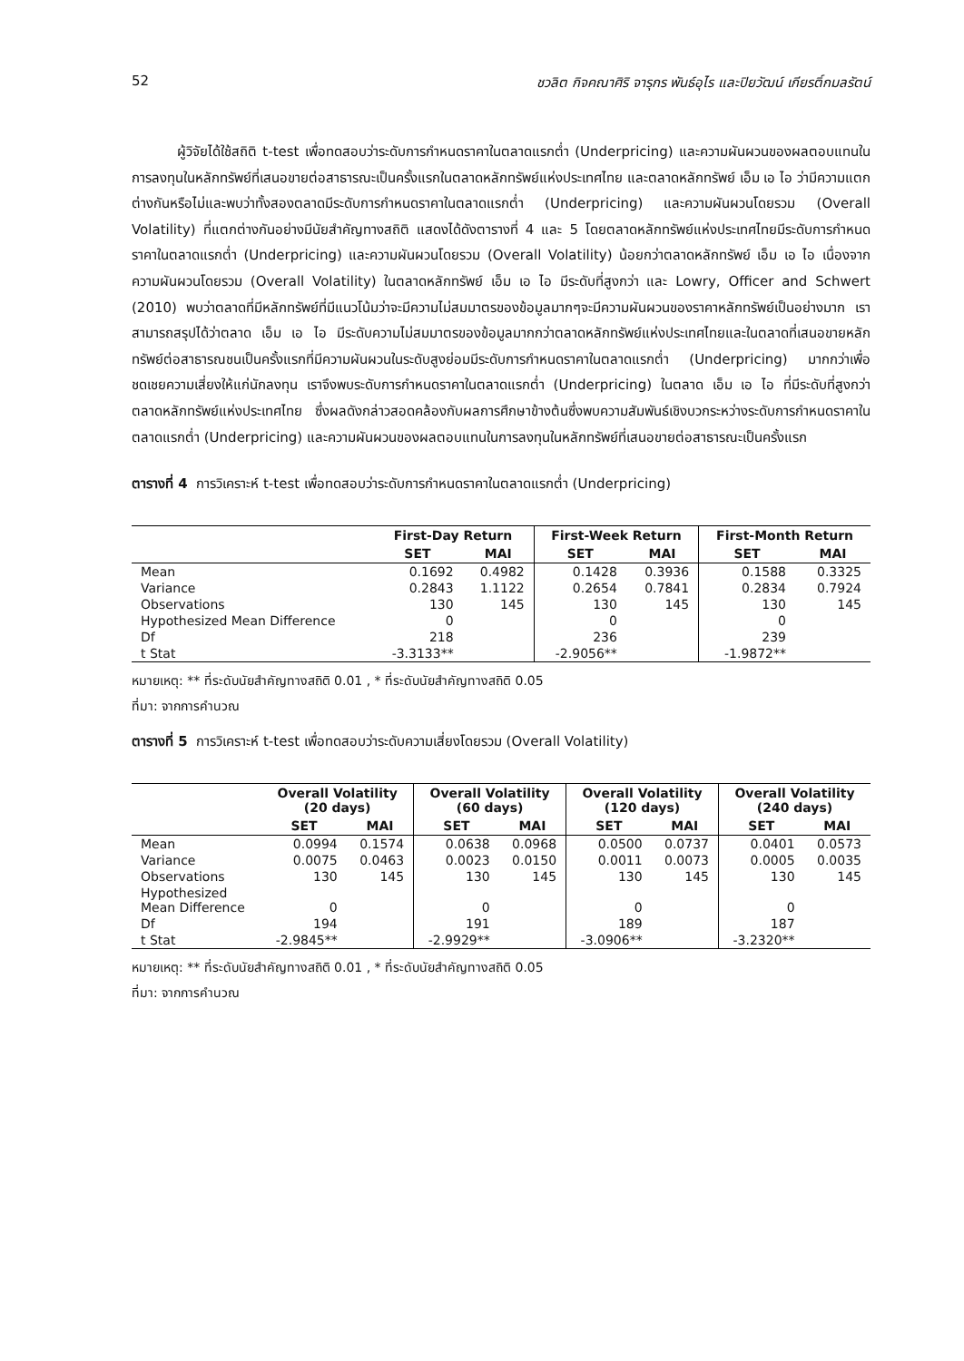52 ชวลิต กิจคณาศิริ จารุกร พันธ์อุไร และปิยวัฒน์ เกียรติ์กมลรัตน์
ผู้วิจัยได้ใช้สถิติ t-test เพื่อทดสอบว่าระดับการกำหนดราคาในตลาดแรกต่ำ (Underpricing) และความผันผวนของผลตอบแทนในการลงทุนในหลักทรัพย์ที่เสนอขายต่อสาธารณะเป็นครั้งแรกในตลาดหลักทรัพย์แห่งประเทศไทย และตลาดหลักทรัพย์ เอ็ม เอ ไอ ว่ามีความแตกต่างกันหรือไม่และพบว่าทั้งสองตลาดมีระดับการกำหนดราคาในตลาดแรกต่ำ (Underpricing) และความผันผวนโดยรวม (Overall Volatility) ที่แตกต่างกันอย่างมีนัยสำคัญทางสถิติ แสดงได้ดังตารางที่ 4 และ 5 โดยตลาดหลักทรัพย์แห่งประเทศไทยมีระดับการกำหนดราคาในตลาดแรกต่ำ (Underpricing) และความผันผวนโดยรวม (Overall Volatility) น้อยกว่าตลาดหลักทรัพย์ เอ็ม เอ ไอ เนื่องจากความผันผวนโดยรวม (Overall Volatility) ในตลาดหลักทรัพย์ เอ็ม เอ ไอ มีระดับที่สูงกว่า และ Lowry, Officer and Schwert (2010) พบว่าตลาดที่มีหลักทรัพย์ที่มีแนวโน้มว่าจะมีความไม่สมมาตรของข้อมูลมากๆจะมีความผันผวนของราคาหลักทรัพย์เป็นอย่างมาก เราสามารถสรุปได้ว่าตลาด เอ็ม เอ ไอ มีระดับความไม่สมมาตรของข้อมูลมากกว่าตลาดหลักทรัพย์แห่งประเทศไทยและในตลาดที่เสนอขายหลักทรัพย์ต่อสาธารณชนเป็นครั้งแรกที่มีความผันผวนในระดับสูงย่อมมีระดับการกำหนดราคาในตลาดแรกต่ำ (Underpricing) มากกว่าเพื่อชดเชยความเสี่ยงให้แก่นักลงทุน เราจึงพบระดับการกำหนดราคาในตลาดแรกต่ำ (Underpricing) ในตลาด เอ็ม เอ ไอ ที่มีระดับที่สูงกว่าตลาดหลักทรัพย์แห่งประเทศไทย ซึ่งผลดังกล่าวสอดคล้องกับผลการศึกษาข้างต้นซึ่งพบความสัมพันธ์เชิงบวกระหว่างระดับการกำหนดราคาในตลาดแรกต่ำ (Underpricing) และความผันผวนของผลตอบแทนในการลงทุนในหลักทรัพย์ที่เสนอขายต่อสาธารณะเป็นครั้งแรก
ตารางที่ 4 การวิเคราะห์ t-test เพื่อทดสอบว่าระดับการกำหนดราคาในตลาดแรกต่ำ (Underpricing)
| | First-Day Return | | First-Week Return | | First-Month Return | |
| --- | --- | --- | --- | --- | --- | --- |
| | SET | MAI | SET | MAI | SET | MAI |
| Mean | 0.1692 | 0.4982 | 0.1428 | 0.3936 | 0.1588 | 0.3325 |
| Variance | 0.2843 | 1.1122 | 0.2654 | 0.7841 | 0.2834 | 0.7924 |
| Observations | 130 | 145 | 130 | 145 | 130 | 145 |
| Hypothesized Mean Difference | 0 | | 0 | | 0 | |
| Df | 218 | | 236 | | 239 | |
| t Stat | -3.3133** | | -2.9056** | | -1.9872** | |
หมายเหตุ: ** ที่ระดับนัยสำคัญทางสถิติ 0.01 , * ที่ระดับนัยสำคัญทางสถิติ 0.05
ที่มา: จากการคำนวณ
ตารางที่ 5 การวิเคราะห์ t-test เพื่อทดสอบว่าระดับความเสี่ยงโดยรวม (Overall Volatility)
| | Overall Volatility (20 days) | | Overall Volatility (60 days) | | Overall Volatility (120 days) | | Overall Volatility (240 days) | |
| --- | --- | --- | --- | --- | --- | --- | --- | --- |
| | SET | MAI | SET | MAI | SET | MAI | SET | MAI |
| Mean | 0.0994 | 0.1574 | 0.0638 | 0.0968 | 0.0500 | 0.0737 | 0.0401 | 0.0573 |
| Variance | 0.0075 | 0.0463 | 0.0023 | 0.0150 | 0.0011 | 0.0073 | 0.0005 | 0.0035 |
| Observations | 130 | 145 | 130 | 145 | 130 | 145 | 130 | 145 |
| Hypothesized Mean Difference | 0 | | 0 | | 0 | | 0 | |
| Df | 194 | | 191 | | 189 | | 187 | |
| t Stat | -2.9845** | | -2.9929** | | -3.0906** | | -3.2320** | |
หมายเหตุ: ** ที่ระดับนัยสำคัญทางสถิติ 0.01 , * ที่ระดับนัยสำคัญทางสถิติ 0.05
ที่มา: จากการคำนวณ